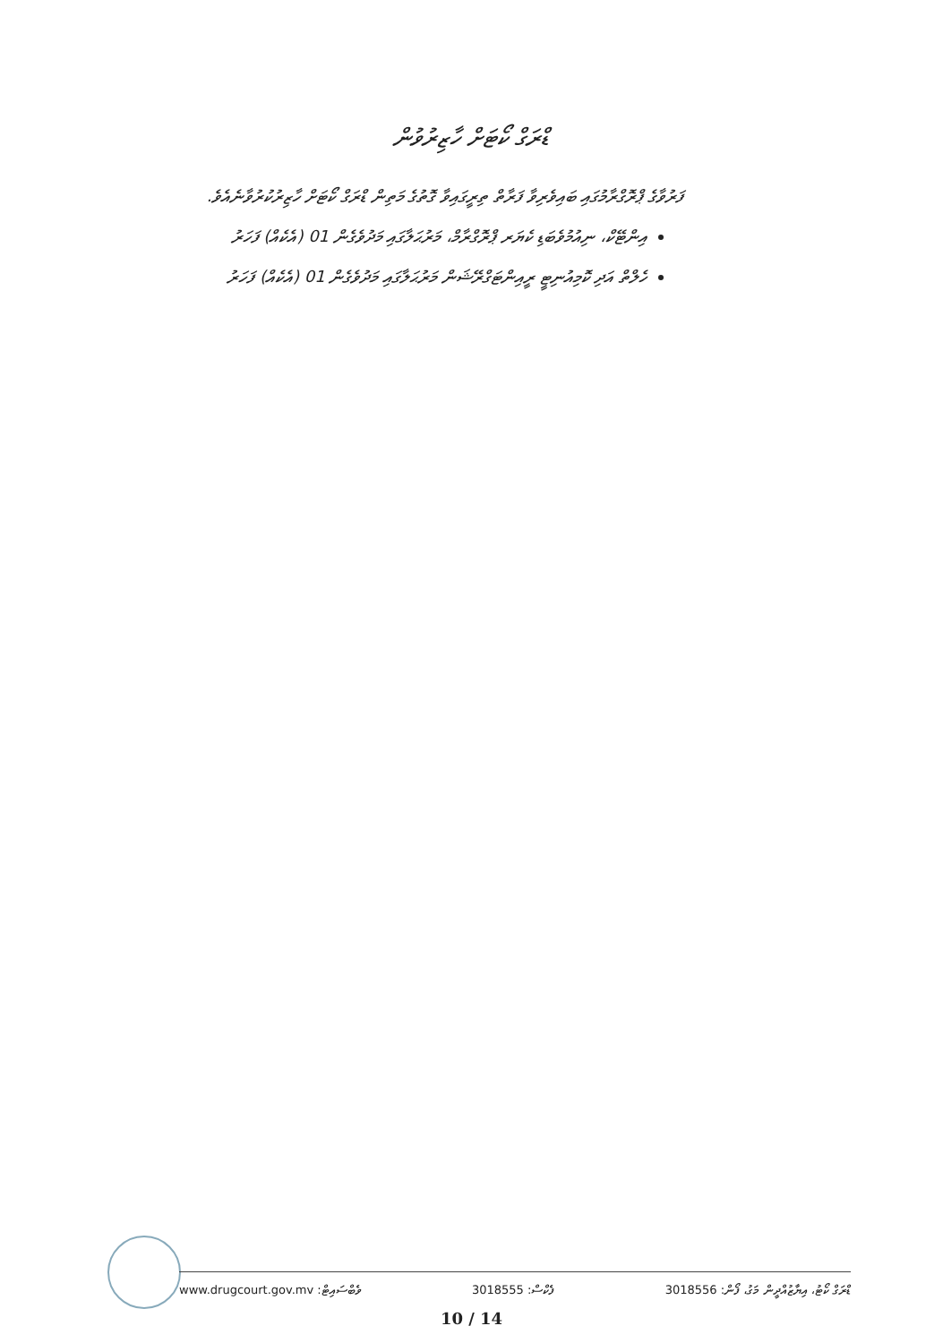ޑްރަގް ކޯޓަށް ހާޒިރުވުން
ފަރުވާގެ ޕްރޮގްރާމުގައި ބައިވެރިވާ ފަރާތް ތިރީގައިވާ ގޮތުގެ މަތިން ޑްރަގް ކޯޓަށް ހާޒިރުކުރުވާނެއެވެ.
އިންޓޭކް، ނިއުމުވެބަޑި ކެޔަރ ޕްރޮގްރާމް، މަރުޙަލާގައި މަދުވެގެން 01 (އެކެއް) ފަހަރު
ހެލްތް އަދި ކޮމިއުނިޓީ ރީއިންޓަގްރޭޝަން މަރުޙަލާގައި މަދުވެގެން 01 (އެކެއް) ފަހަރު
www.drugcourt.gov.mv :ވެބްސައިޓް 3018555 :ފެކްސް ޑްރަގް ކޯޓު، އިޔާޒުއްދީން މަގު، ފޯން: 3018556
10 / 14